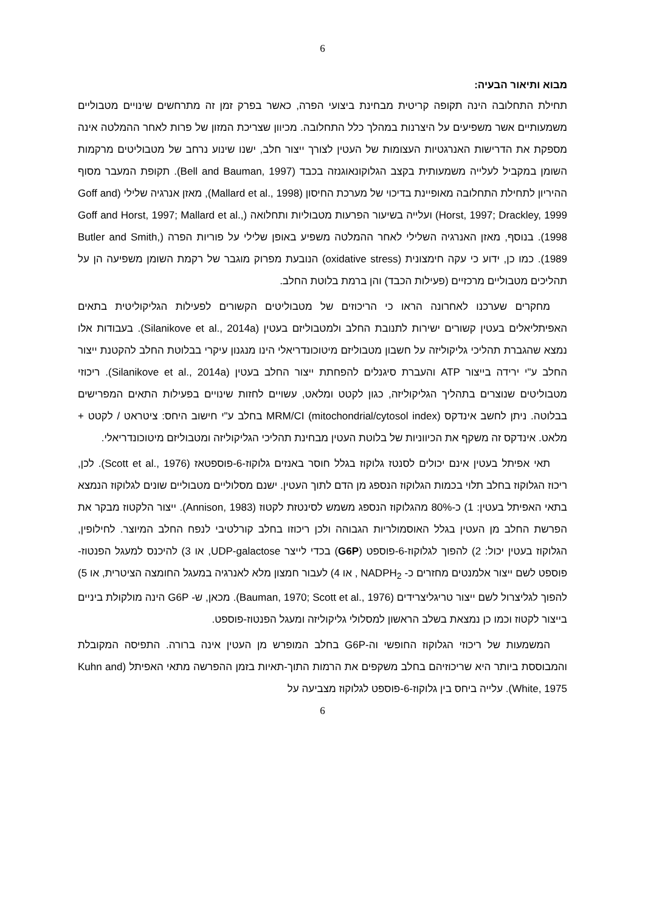6
מבוא ותיאור הבעיה:
תחילת התחלובה הינה תקופה קריטית מבחינת ביצועי הפרה, כאשר בפרק זמן זה מתרחשים שינויים מטבוליים משמעותיים אשר משפיעים על היצרנות במהלך כלל התחלובה. מכיוון שצריכת המזון של פרות לאחר ההמלטה אינה מספקת את הדרישות האנרגטיות העצומות של העטין לצורך ייצור חלב, ישנו שינוע נרחב של מטבוליטים מרקמות השומן במקביל לעלייה משמעותית בקצב הגלוקונאוגנזה בכבד (Bell and Bauman, 1997). תקופת המעבר מסוף ההיריון לתחילת התחלובה מאופיינת בדיכוי של מערכת החיסון (Mallard et al., 1998), מאזן אנרגיה שלילי (Goff and Horst, 1997; Drackley, 1999) ועלייה בשיעור הפרעות מטבוליות ותחלואה (Goff and Horst, 1997; Mallard et al., 1998). בנוסף, מאזן האנרגיה השלילי לאחר ההמלטה משפיע באופן שלילי על פוריות הפרה (Butler and Smith, 1989). כמו כן, ידוע כי עקה חימצונית (oxidative stress) הנובעת מפרוק מוגבר של רקמת השומן משפיעה הן על תהליכים מטבוליים מרכזיים (פעילות הכבד) והן ברמת בלוטת החלב.
מחקרים שערכנו לאחרונה הראו כי הריכוזים של מטבוליטים הקשורים לפעילות הגליקוליטית בתאים האפיתליאלים בעטין קשורים ישירות לתנובת החלב ולמטבוליזם בעטין (Silanikove et al., 2014a). בעבודות אלו נמצא שהגברת תהליכי גליקוליזה על חשבון מטבוליזם מיטוכונדריאלי הינו מנגנון עיקרי בבלוטת החלב להקטנת ייצור החלב ע"י ירידה בייצור ATP והעברת סיגנלים להפחתת ייצור החלב בעטין (Silanikove et al., 2014a). ריכוזי מטבוליטים שנוצרים בתהליך הגליקוליזה, כגון לקטט ומלאט, עשויים לחזות שינויים בפעילות התאים המפרישים בבלוטה. ניתן לחשב אינדקס MRM/CI (mitochondrial/cytosol index) בחלב ע"י חישוב היחס: ציטראט / לקטט + מלאט. אינדקס זה משקף את הכיווניות של בלוטת העטין מבחינת תהליכי הגליקוליזה ומטבוליזם מיטוכונדריאלי.
תאי אפיתל בעטין אינם יכולים לסנטז גלוקוז בגלל חוסר באנזים גלוקוז-6-פוספטאז (Scott et al., 1976). לכן, ריכוז הגלוקוז בחלב תלוי בכמות הגלוקוז הנספג מן הדם לתוך העטין. ישנם מסלוליים מטבוליים שונים לגלוקוז הנמצא בתאי האפיתל בעטין: 1) כ-80% מהגלוקוז הנספג משמש לסינטזת לקטוז (Annison, 1983). ייצור הלקטוז מבקר את הפרשת החלב מן העטין בגלל האוסמולריות הגבוהה ולכן ריכוזו בחלב קורלטיבי לנפח החלב המיוצר. לחילופין, הגלוקוז בעטין יכול: 2) להפוך לגלוקוז-6-פוספט (G6P) בכדי לייצר UDP-galactose, או 3) להיכנס למעגל הפנטוז-פוספט לשם ייצור אלמנטים מחזרים כ- NADPH<sub>2</sub> , או 4) לעבור חמצון מלא לאנרגיה במעגל החומצה הציטרית, או 5) להפוך לגליצרול לשם ייצור טריגליצרידים (Bauman, 1970; Scott et al., 1976). מכאן, ש- G6P הינה מולקולת ביניים בייצור לקטוז וכמו כן נמצאת בשלב הראשון למסלולי גליקוליזה ומעגל הפנטוז-פוספט.
המשמעות של ריכוזי הגלוקוז החופשי וה-G6P בחלב המופרש מן העטין אינה ברורה. התפיסה המקובלת והמבוססת ביותר היא שריכוזיהם בחלב משקפים את הרמות התוך-תאיות בזמן ההפרשה מתאי האפיתל (Kuhn and White, 1975). עלייה ביחס בין גלוקוז-6-פוספט לגלוקוז מצביעה על
6